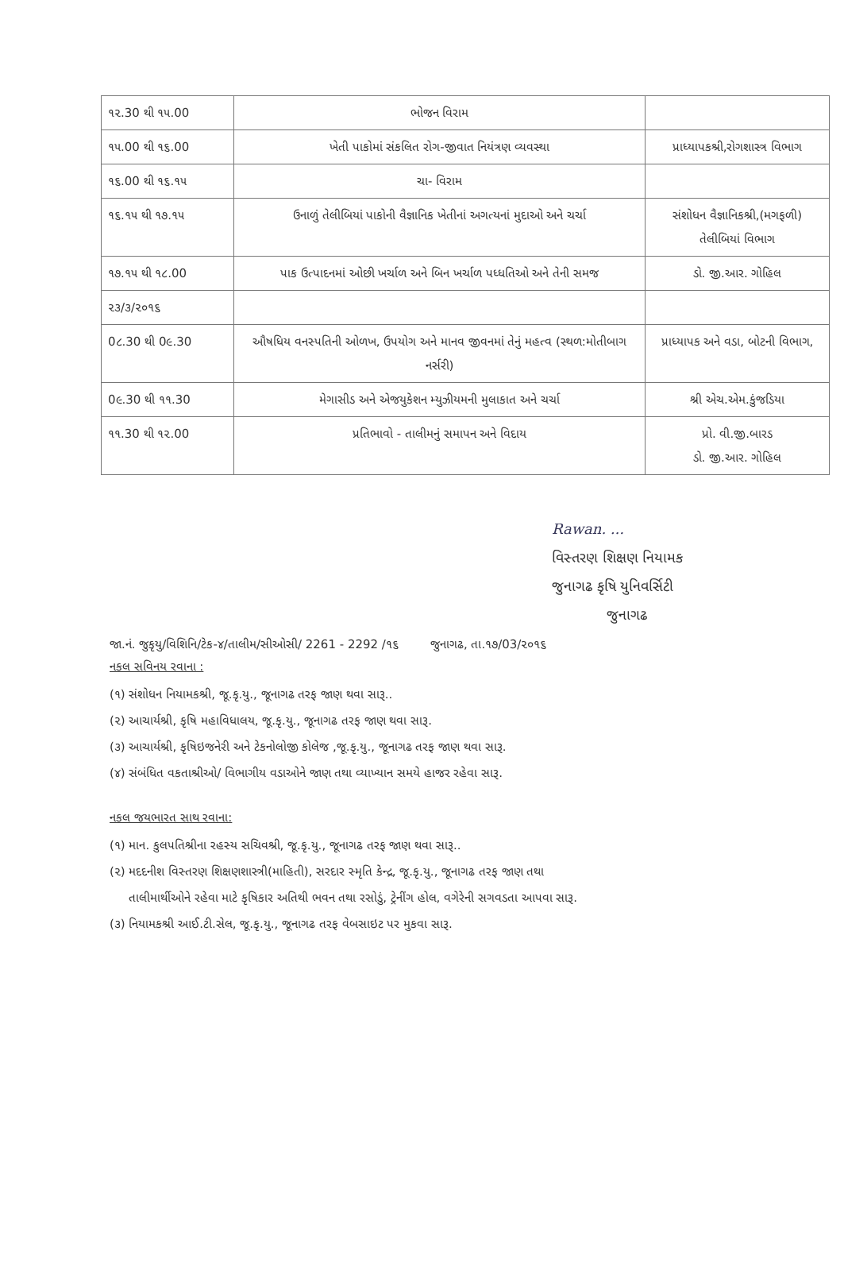| ૧૨.30 થી ૧૫.00 | ભોજન વિરામ | |
| ૧૫.00 થી ૧૬.00 | ખેતી પાકોમાં સંકલિત રોગ-જીવાત નિયંત્રણ વ્યવસ્થા | પ્રાધ્યાપકશ્રી,રોગશાસ્ત્ર વિભાગ |
| ૧૬.00 થી ૧૬.૧૫ | ચા- વિરામ | |
| ૧૬.૧૫ થી ૧૭.૧૫ | ઉનાળું તેલીબિયાં પાકોની વૈજ્ઞાનિક ખેતીનાં અગત્યનાં મુદાઓ અને ચર્ચા | સંશોધન વૈજ્ઞાનિકશ્રી,(મગફળી) તેલીબિયાં વિભાગ |
| ૧૭.૧૫ થી ૧૮.00 | પાક ઉત્પાદનમાં ઓછી ખર્ચાળ અને બિન ખર્ચાળ પધ્ધતિઓ અને તેની સમજ | ડો. જી.આર. ગોહિલ |
| ૨૩/૩/૨૦૧૬ | | |
| 0૮.30 થી 0૯.30 | ઔષધિય વનસ્પતિની ઓળખ, ઉપયોગ અને માનવ જીવનમાં તેનું મહત્વ (સ્થળ:મોતીબાગ નર્સરી) | પ્રાધ્યાપક અને વડા, બોટની વિભાગ, |
| 0૯.30 થી ૧૧.30 | મેગાસીડ અને એજયુકેશન મ્યુઝીયમની મુલાકાત અને ચર્ચા | શ્રી એચ.એમ.કુંજડિયા |
| ૧૧.30 થી ૧૨.00 | પ્રતિભાવો - તાલીમનું સમાપન અને વિદાય | પ્રો. વી.જી.બારડ ડો. જી.આર. ગોહિલ |
Rawan. ...
વિસ્તરણ શિક્ષણ નિયામક
જુનાગઢ કૃષિ યુનિવર્સિટી
જુનાગઢ
જા.નં. જુકૃયુ/વિશિનિ/ટેક-૪/તાલીમ/સીઓસી/ 2261 - 2292 /૧૬ જુનાગઢ, તા.૧૭/03/૨૦૧૬
નકલ સવિનય રવાના :
(૧) સંશોધન નિયામકશ્રી, જૂ.કૃ.યુ., જૂનાગઢ તરફ જાણ થવા સારૂ..
(૨) આચાર્યશ્રી, કૃષિ મહાવિધાલય, જૂ.કૃ.યુ., જૂનાગઢ તરફ જાણ થવા સારૂ.
(૩) આચાર્યશ્રી, કૃષિઇજનેરી અને ટેકનોલોજી કોલેજ ,જૂ.કૃ.યુ., જૂનાગઢ તરફ જાણ થવા સારૂ.
(૪) સંબંધિત વકતાશ્રીઓ/ વિભાગીય વડાઓને જાણ તથા વ્યાખ્યાન સમયે હાજર રહેવા સારૂ.
નકલ જયભારત સાથ રવાના:
(૧) માન. કુલપતિશ્રીના રહસ્ય સચિવશ્રી, જૂ.કૃ.યુ., જૂનાગઢ તરફ જાણ થવા સારૂ..
(૨) મદદનીશ વિસ્તરણ શિક્ષણશાસ્ત્રી(માહિતી), સરદાર સ્મૃતિ કેન્દ્ર, જૂ.કૃ.યુ., જૂનાગઢ તરફ જાણ તથા
તાલીમાર્થીઓને રહેવા માટે કૃષિકાર અતિથી ભવન તથા રસોડું, ટ્રેનીંગ હોલ, વગેરેની સગવડતા આપવા સારૂ.
(૩) નિયામકશ્રી આઈ.ટી.સેલ, જૂ.કૃ.યુ., જૂનાગઢ તરફ વેબસાઇટ પર મુકવા સારૂ.